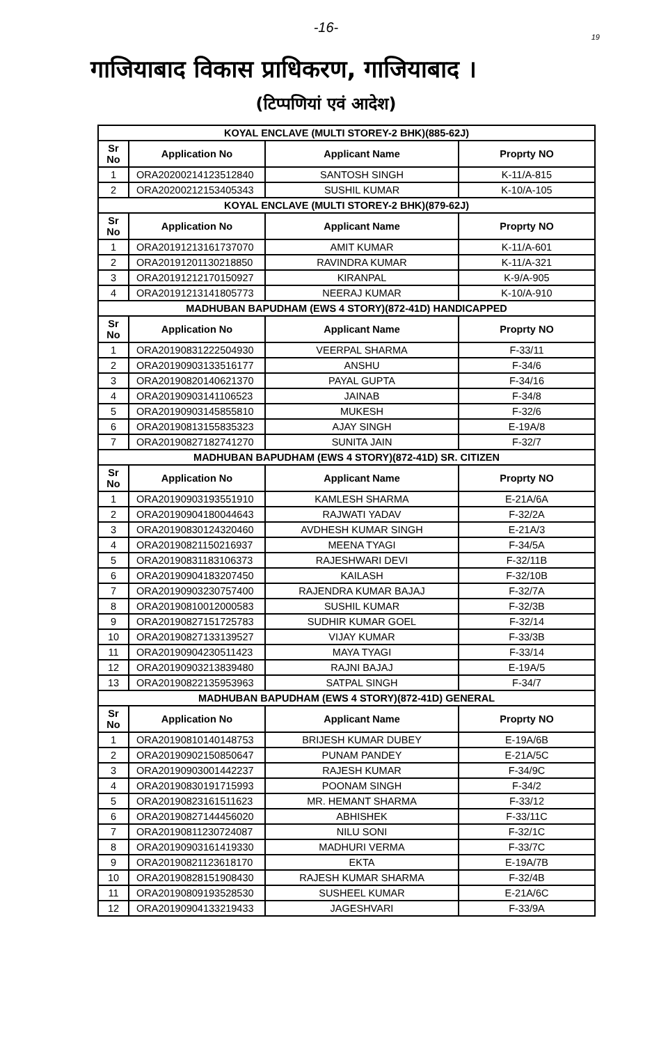-16-
19
गाजियाबाद विकास प्राधिकरण, गाजियाबाद ।
(टिप्पणियां एवं आदेश)
| KOYAL ENCLAVE (MULTI STOREY-2 BHK)(885-62J) | | | |
| Sr No | Application No | Applicant Name | Proprty NO |
| 1 | ORA20200214123512840 | SANTOSH SINGH | K-11/A-815 |
| 2 | ORA20200212153405343 | SUSHIL KUMAR | K-10/A-105 |
| KOYAL ENCLAVE (MULTI STOREY-2 BHK)(879-62J) | | | |
| Sr No | Application No | Applicant Name | Proprty NO |
| 1 | ORA20191213161737070 | AMIT KUMAR | K-11/A-601 |
| 2 | ORA20191201130218850 | RAVINDRA KUMAR | K-11/A-321 |
| 3 | ORA20191212170150927 | KIRANPAL | K-9/A-905 |
| 4 | ORA20191213141805773 | NEERAJ KUMAR | K-10/A-910 |
| MADHUBAN BAPUDHAM (EWS 4 STORY)(872-41D) HANDICAPPED | | | |
| Sr No | Application No | Applicant Name | Proprty NO |
| 1 | ORA20190831222504930 | VEERPAL SHARMA | F-33/11 |
| 2 | ORA20190903133516177 | ANSHU | F-34/6 |
| 3 | ORA20190820140621370 | PAYAL GUPTA | F-34/16 |
| 4 | ORA20190903141106523 | JAINAB | F-34/8 |
| 5 | ORA20190903145855810 | MUKESH | F-32/6 |
| 6 | ORA20190813155835323 | AJAY SINGH | E-19A/8 |
| 7 | ORA20190827182741270 | SUNITA JAIN | F-32/7 |
| MADHUBAN BAPUDHAM (EWS 4 STORY)(872-41D) SR. CITIZEN | | | |
| Sr No | Application No | Applicant Name | Proprty NO |
| 1 | ORA20190903193551910 | KAMLESH SHARMA | E-21A/6A |
| 2 | ORA20190904180044643 | RAJWATI YADAV | F-32/2A |
| 3 | ORA20190830124320460 | AVDHESH KUMAR SINGH | E-21A/3 |
| 4 | ORA20190821150216937 | MEENA TYAGI | F-34/5A |
| 5 | ORA20190831183106373 | RAJESHWARI DEVI | F-32/11B |
| 6 | ORA20190904183207450 | KAILASH | F-32/10B |
| 7 | ORA20190903230757400 | RAJENDRA KUMAR BAJAJ | F-32/7A |
| 8 | ORA20190810012000583 | SUSHIL KUMAR | F-32/3B |
| 9 | ORA20190827151725783 | SUDHIR KUMAR GOEL | F-32/14 |
| 10 | ORA20190827133139527 | VIJAY KUMAR | F-33/3B |
| 11 | ORA20190904230511423 | MAYA TYAGI | F-33/14 |
| 12 | ORA20190903213839480 | RAJNI BAJAJ | E-19A/5 |
| 13 | ORA20190822135953963 | SATPAL SINGH | F-34/7 |
| MADHUBAN BAPUDHAM (EWS 4 STORY)(872-41D) GENERAL | | | |
| Sr No | Application No | Applicant Name | Proprty NO |
| 1 | ORA20190810140148753 | BRIJESH KUMAR DUBEY | E-19A/6B |
| 2 | ORA20190902150850647 | PUNAM PANDEY | E-21A/5C |
| 3 | ORA20190903001442237 | RAJESH KUMAR | F-34/9C |
| 4 | ORA20190830191715993 | POONAM SINGH | F-34/2 |
| 5 | ORA20190823161511623 | MR. HEMANT SHARMA | F-33/12 |
| 6 | ORA20190827144456020 | ABHISHEK | F-33/11C |
| 7 | ORA20190811230724087 | NILU SONI | F-32/1C |
| 8 | ORA20190903161419330 | MADHURI VERMA | F-33/7C |
| 9 | ORA20190821123618170 | EKTA | E-19A/7B |
| 10 | ORA20190828151908430 | RAJESH KUMAR SHARMA | F-32/4B |
| 11 | ORA20190809193528530 | SUSHEEL KUMAR | E-21A/6C |
| 12 | ORA20190904133219433 | JAGESHVARI | F-33/9A |